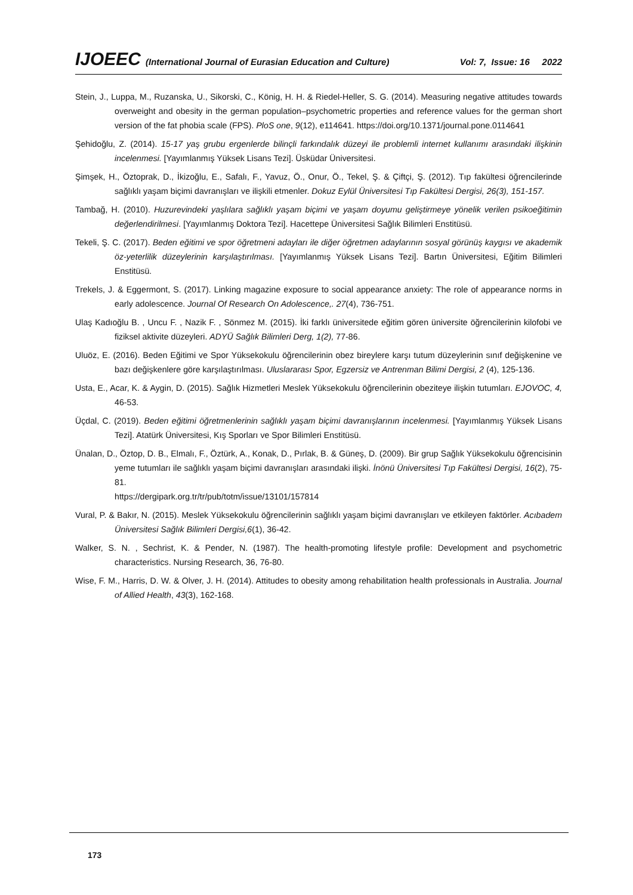IJOEEC (International Journal of Eurasian Education and Culture) Vol: 7, Issue: 16 2022
Stein, J., Luppa, M., Ruzanska, U., Sikorski, C., König, H. H. & Riedel-Heller, S. G. (2014). Measuring negative attitudes towards overweight and obesity in the german population–psychometric properties and reference values for the german short version of the fat phobia scale (FPS). PloS one, 9(12), e114641. https://doi.org/10.1371/journal.pone.0114641
Şehidoğlu, Z. (2014). 15-17 yaş grubu ergenlerde bilinçli farkındalık düzeyi ile problemli internet kullanımı arasındaki ilişkinin incelenmesi. [Yayımlanmış Yüksek Lisans Tezi]. Üsküdar Üniversitesi.
Şimşek, H., Öztoprak, D., İkizoğlu, E., Safalı, F., Yavuz, Ö., Onur, Ö., Tekel, Ş. & Çiftçi, Ş. (2012). Tıp fakültesi öğrencilerinde sağlıklı yaşam biçimi davranışları ve ilişkili etmenler. Dokuz Eylül Üniversitesi Tıp Fakültesi Dergisi, 26(3), 151-157.
Tambağ, H. (2010). Huzurevindeki yaşlılara sağlıklı yaşam biçimi ve yaşam doyumu geliştirmeye yönelik verilen psikoeğitimin değerlendirilmesi. [Yayımlanmış Doktora Tezi]. Hacettepe Üniversitesi Sağlık Bilimleri Enstitüsü.
Tekeli, Ş. C. (2017). Beden eğitimi ve spor öğretmeni adayları ile diğer öğretmen adaylarının sosyal görünüş kaygısı ve akademik öz-yeterlilik düzeylerinin karşılaştırılması. [Yayımlanmış Yüksek Lisans Tezi]. Bartın Üniversitesi, Eğitim Bilimleri Enstitüsü.
Trekels, J. & Eggermont, S. (2017). Linking magazine exposure to social appearance anxiety: The role of appearance norms in early adolescence. Journal Of Research On Adolescence,. 27(4), 736-751.
Ulaş Kadıoğlu B. , Uncu F. , Nazik F. , Sönmez M. (2015). İki farklı üniversitede eğitim gören üniversite öğrencilerinin kilofobi ve fiziksel aktivite düzeyleri. ADYÜ Sağlık Bilimleri Derg, 1(2), 77-86.
Uluöz, E. (2016). Beden Eğitimi ve Spor Yüksekokulu öğrencilerinin obez bireylere karşı tutum düzeylerinin sınıf değişkenine ve bazı değişkenlere göre karşılaştırılması. Uluslararası Spor, Egzersiz ve Antrenman Bilimi Dergisi, 2 (4), 125-136.
Usta, E., Acar, K. & Aygin, D. (2015). Sağlık Hizmetleri Meslek Yüksekokulu öğrencilerinin obeziteye ilişkin tutumları. EJOVOC, 4, 46-53.
Üçdal, C. (2019). Beden eğitimi öğretmenlerinin sağlıklı yaşam biçimi davranışlarının incelenmesi. [Yayımlanmış Yüksek Lisans Tezi]. Atatürk Üniversitesi, Kış Sporları ve Spor Bilimleri Enstitüsü.
Ünalan, D., Öztop, D. B., Elmalı, F., Öztürk, A., Konak, D., Pırlak, B. & Güneş, D. (2009). Bir grup Sağlık Yüksekokulu öğrencisinin yeme tutumları ile sağlıklı yaşam biçimi davranışları arasındaki ilişki. İnönü Üniversitesi Tıp Fakültesi Dergisi, 16(2), 75-81.
https://dergipark.org.tr/tr/pub/totm/issue/13101/157814
Vural, P. & Bakır, N. (2015). Meslek Yüksekokulu öğrencilerinin sağlıklı yaşam biçimi davranışları ve etkileyen faktörler. Acıbadem Üniversitesi Sağlık Bilimleri Dergisi,6(1), 36-42.
Walker, S. N. , Sechrist, K. & Pender, N. (1987). The health-promoting lifestyle profile: Development and psychometric characteristics. Nursing Research, 36, 76-80.
Wise, F. M., Harris, D. W. & Olver, J. H. (2014). Attitudes to obesity among rehabilitation health professionals in Australia. Journal of Allied Health, 43(3), 162-168.
173